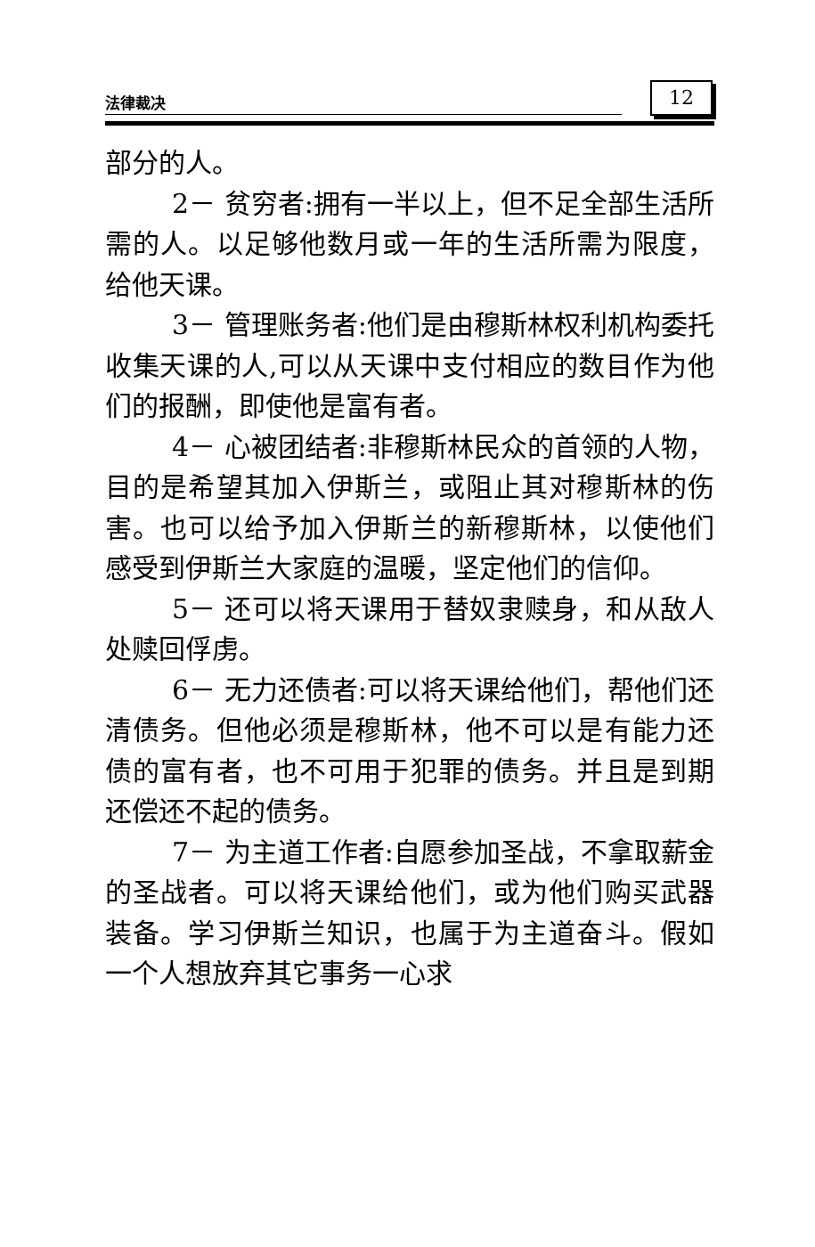法律裁决 12
部分的人。
2－ 贫穷者:拥有一半以上，但不足全部生活所需的人。以足够他数月或一年的生活所需为限度，给他天课。
3－ 管理账务者:他们是由穆斯林权利机构委托收集天课的人,可以从天课中支付相应的数目作为他们的报酬，即使他是富有者。
4－ 心被团结者:非穆斯林民众的首领的人物，目的是希望其加入伊斯兰，或阻止其对穆斯林的伤害。也可以给予加入伊斯兰的新穆斯林，以使他们感受到伊斯兰大家庭的温暖，坚定他们的信仰。
5－ 还可以将天课用于替奴隶赎身，和从敌人处赎回俘虏。
6－ 无力还债者:可以将天课给他们，帮他们还清债务。但他必须是穆斯林，他不可以是有能力还债的富有者，也不可用于犯罪的债务。并且是到期还偿还不起的债务。
7－ 为主道工作者:自愿参加圣战，不拿取薪金的圣战者。可以将天课给他们，或为他们购买武器装备。学习伊斯兰知识，也属于为主道奋斗。假如一个人想放弃其它事务一心求